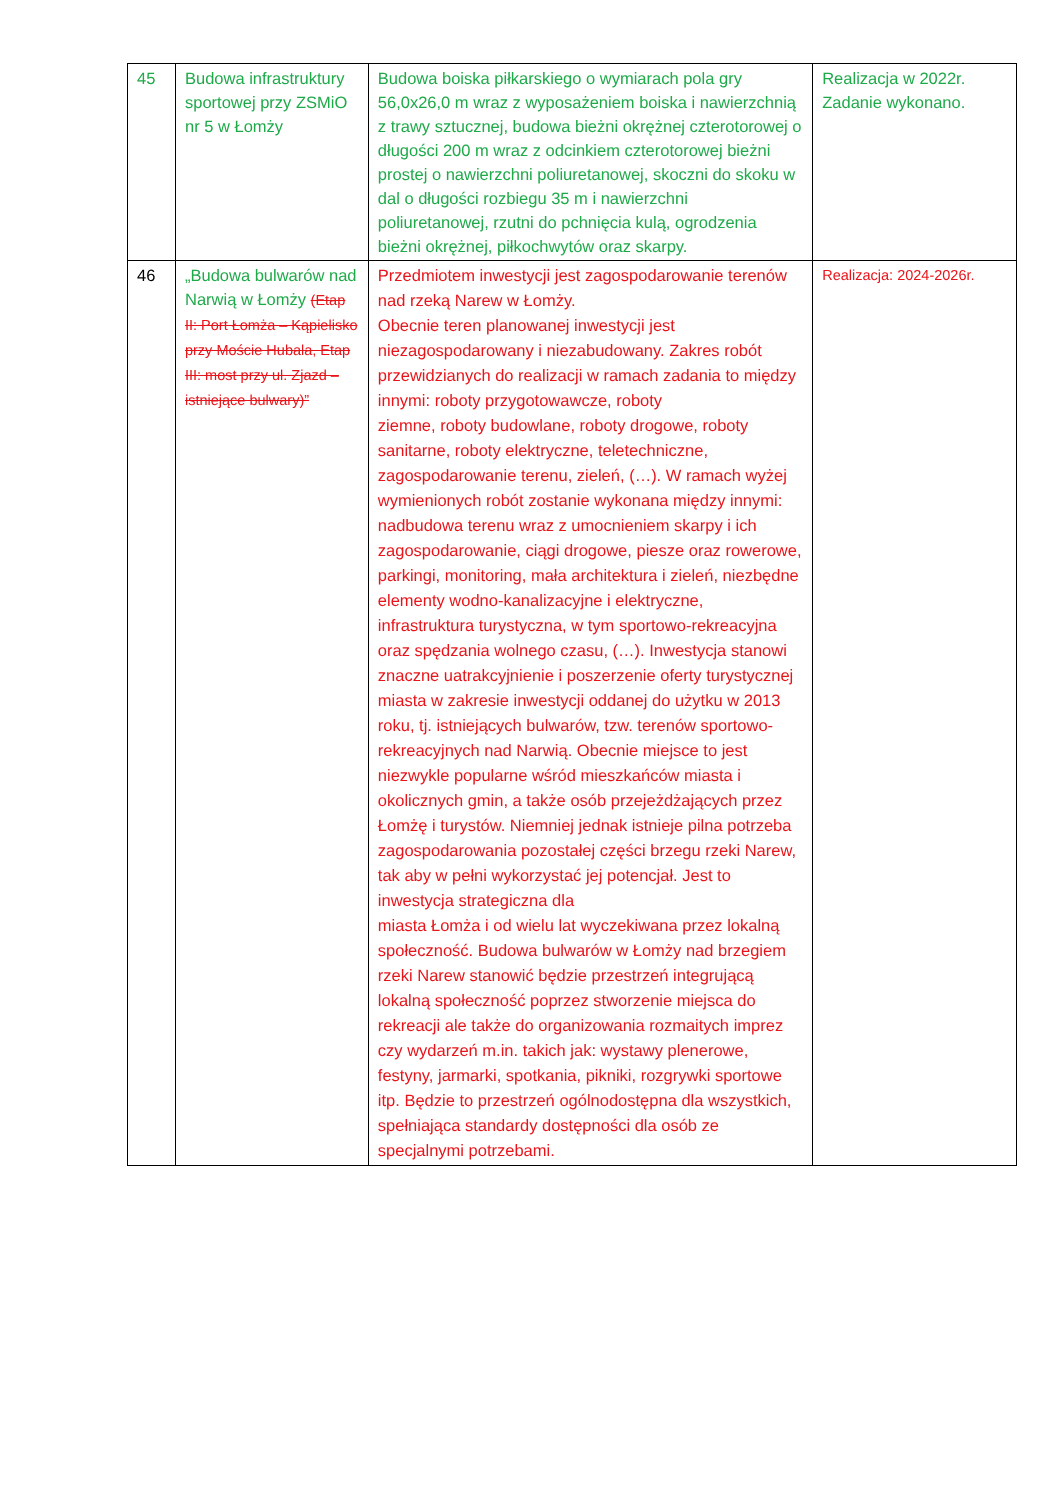| 45 | Budowa infrastruktury sportowej przy ZSMiO nr 5 w Łomży | Budowa boiska piłkarskiego o wymiarach pola gry 56,0x26,0 m wraz z wyposażeniem boiska i nawierzchnią z trawy sztucznej, budowa bieżni okrężnej czterotorowej o długości 200 m wraz z odcinkiem czterotorowej bieżni prostej o nawierzchni poliuretanowej, skoczni do skoku w dal o długości rozbiegu 35 m i nawierzchni poliuretanowej, rzutni do pchnięcia kulą, ogrodzenia bieżni okrężnej, piłkochwytów oraz skarpy. | Realizacja w 2022r. Zadanie wykonano. |
| 46 | „Budowa bulwarów nad Narwią w Łomży (Etap II: Port Łomża – Kąpielisko przy Moście Hubala, Etap III: most przy ul. Zjazd – istniejące bulwary)” | Przedmiotem inwestycji jest zagospodarowanie terenów nad rzeką Narew w Łomży. Obecnie teren planowanej inwestycji jest niezagospodarowany i niezabudowany. Zakres robót przewidzianych do realizacji w ramach zadania to między innymi: roboty przygotowawcze, roboty ziemne, roboty budowlane, roboty drogowe, roboty sanitarne, roboty elektryczne, teletechniczne, zagospodarowanie terenu, zieleń, (…). W ramach wyżej wymienionych robót zostanie wykonana między innymi: nadbudowa terenu wraz z umocnieniem skarpy i ich zagospodarowanie, ciągi drogowe, piesze oraz rowerowe, parkingi, monitoring, mała architektura i zieleń, niezbędne elementy wodno-kanalizacyjne i elektryczne, infrastruktura turystyczna, w tym sportowo-rekreacyjna oraz spędzania wolnego czasu, (…). Inwestycja stanowi znaczne uatrakcyjnienie i poszerzenie oferty turystycznej miasta w zakresie inwestycji oddanej do użytku w 2013 roku, tj. istniejących bulwarów, tzw. terenów sportowo-rekreacyjnych nad Narwią. Obecnie miejsce to jest niezwykle popularne wśród mieszkańców miasta i okolicznych gmin, a także osób przejeżdżających przez Łomżę i turystów. Niemniej jednak istnieje pilna potrzeba zagospodarowania pozostałej części brzegu rzeki Narew, tak aby w pełni wykorzystać jej potencjał. Jest to inwestycja strategiczna dla miasta Łomża i od wielu lat wyczekiwana przez lokalną społeczność. Budowa bulwarów w Łomży nad brzegiem rzeki Narew stanowić będzie przestrzeń integrującą lokalną społeczność poprzez stworzenie miejsca do rekreacji ale także do organizowania rozmaitych imprez czy wydarzeń m.in. takich jak: wystawy plenerowe, festyny, jarmarki, spotkania, pikniki, rozgrywki sportowe itp. Będzie to przestrzeń ogólnodostępna dla wszystkich, spełniająca standardy dostępności dla osób ze specjalnymi potrzebami. | Realizacja: 2024-2026r. |